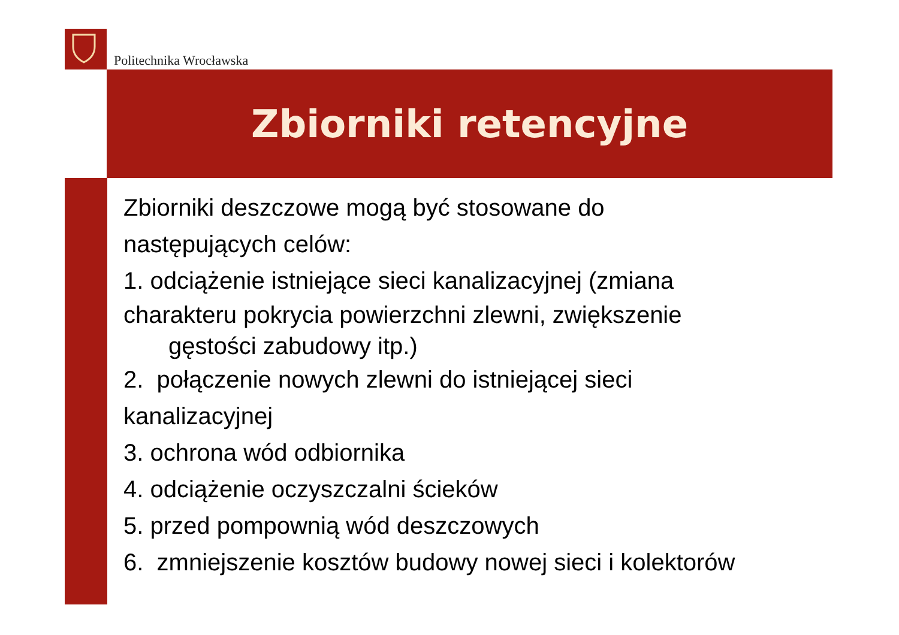Politechnika Wrocławska
Zbiorniki retencyjne
Zbiorniki deszczowe mogą być stosowane do
następujących celów:
1. odciążenie istniejące sieci kanalizacyjnej (zmiana
charakteru pokrycia powierzchni zlewni, zwiększenie
gęstości zabudowy itp.)
2. połączenie nowych zlewni do istniejącej sieci
kanalizacyjnej
3. ochrona wód odbiornika
4. odciążenie oczyszczalni ścieków
5. przed pompownią wód deszczowych
6. zmniejszenie kosztów budowy nowej sieci i kolektorów